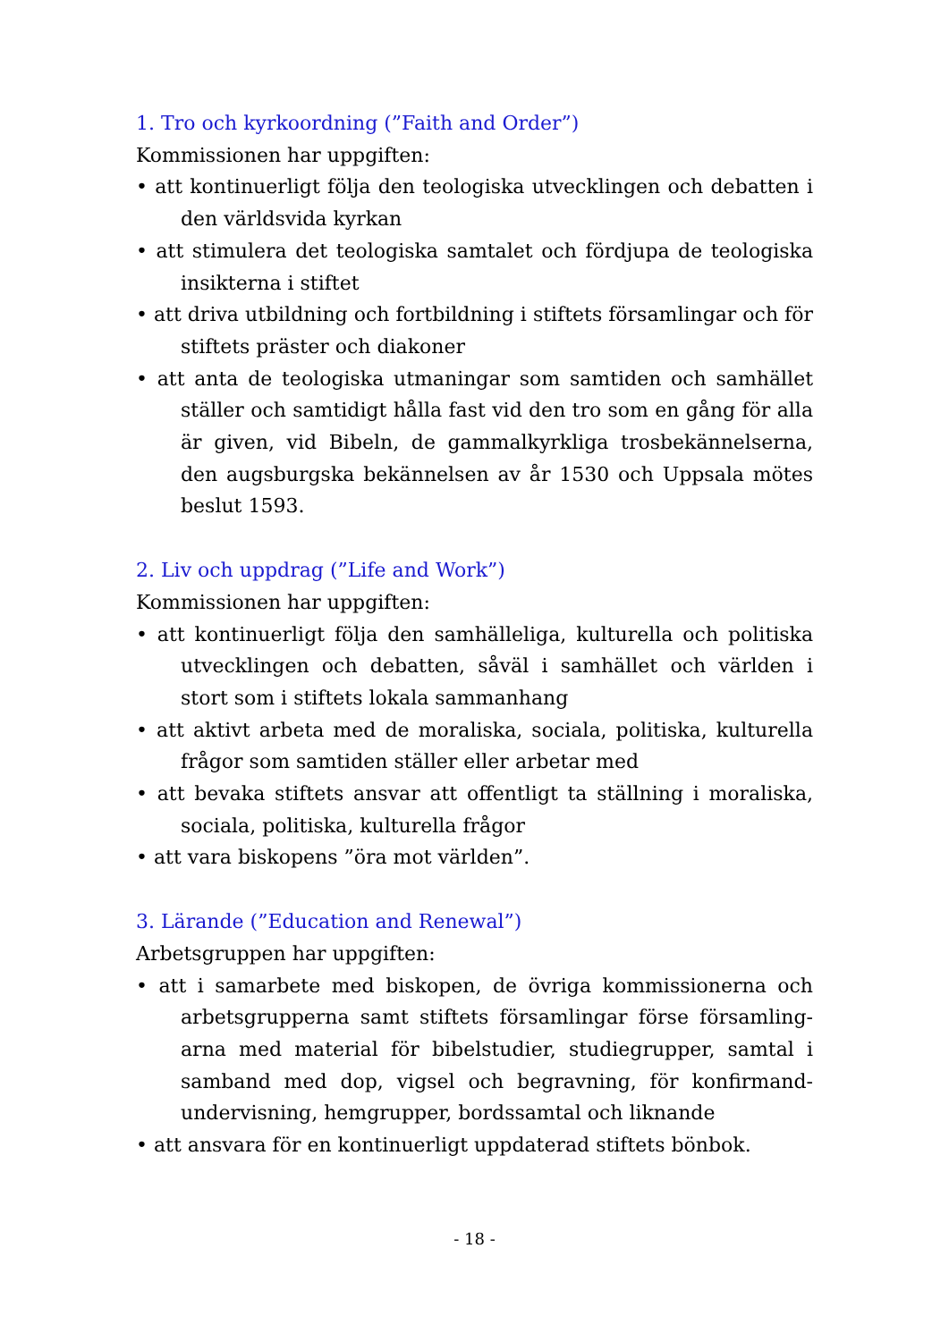1. Tro och kyrkoordning (”Faith and Order”)
Kommissionen har uppgiften:
• att kontinuerligt följa den teologiska utvecklingen och debatten i den världsvida kyrkan
• att stimulera det teologiska samtalet och fördjupa de teologiska insikterna i stiftet
• att driva utbildning och fortbildning i stiftets församlingar och för stiftets präster och diakoner
• att anta de teologiska utmaningar som samtiden och samhället ställer och samtidigt hålla fast vid den tro som en gång för alla är given, vid Bibeln, de gammalkyrkliga trosbekännelserna, den augsburgska bekännelsen av år 1530 och Uppsala mötes beslut 1593.
2. Liv och uppdrag (”Life and Work”)
Kommissionen har uppgiften:
• att kontinuerligt följa den samhälleliga, kulturella och politiska utvecklingen och debatten, såväl i samhället och världen i stort som i stiftets lokala sammanhang
• att aktivt arbeta med de moraliska, sociala, politiska, kulturella frågor som samtiden ställer eller arbetar med
• att bevaka stiftets ansvar att offentligt ta ställning i moraliska, sociala, politiska, kulturella frågor
• att vara biskopens ”öra mot världen”.
3. Lärande (”Education and Renewal”)
Arbetsgruppen har uppgiften:
• att i samarbete med biskopen, de övriga kommissionerna och arbetsgrupperna samt stiftets församlingar förse församling­arna med material för bibelstudier, studiegrupper, samtal i samband med dop, vigsel och begravning, för konfirmand­undervisning, hemgrupper, bordssamtal och liknande
• att ansvara för en kontinuerligt uppdaterad stiftets bönbok.
- 18 -